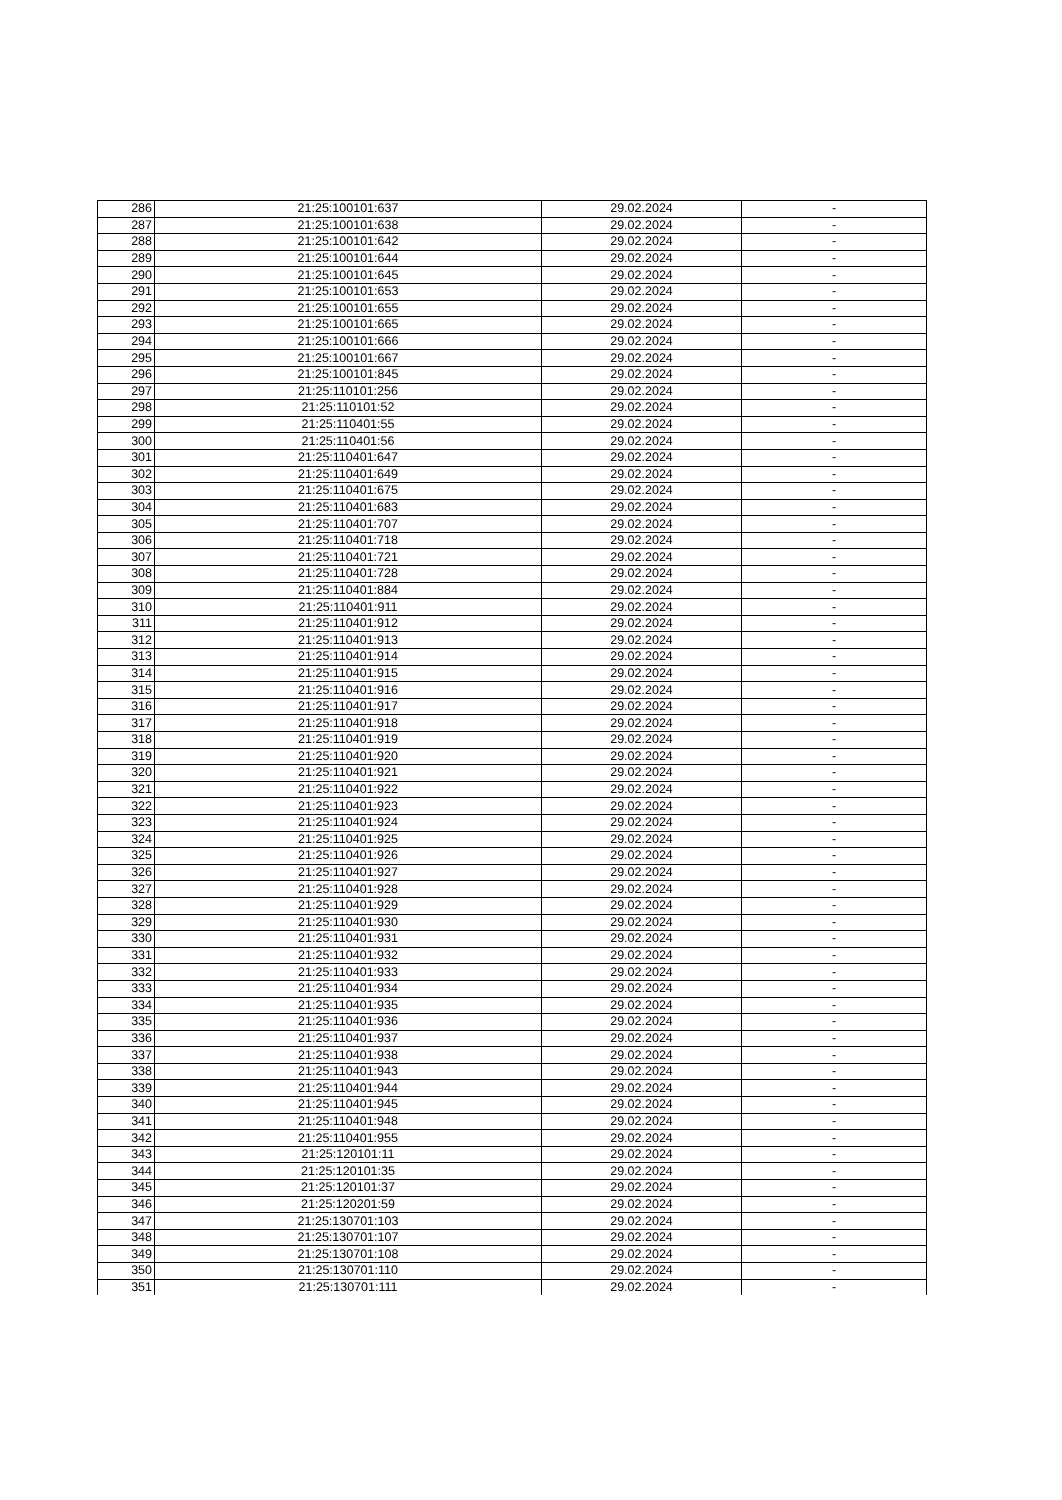| 286 | 21:25:100101:637 | 29.02.2024 | - |
| 287 | 21:25:100101:638 | 29.02.2024 | - |
| 288 | 21:25:100101:642 | 29.02.2024 | - |
| 289 | 21:25:100101:644 | 29.02.2024 | - |
| 290 | 21:25:100101:645 | 29.02.2024 | - |
| 291 | 21:25:100101:653 | 29.02.2024 | - |
| 292 | 21:25:100101:655 | 29.02.2024 | - |
| 293 | 21:25:100101:665 | 29.02.2024 | - |
| 294 | 21:25:100101:666 | 29.02.2024 | - |
| 295 | 21:25:100101:667 | 29.02.2024 | - |
| 296 | 21:25:100101:845 | 29.02.2024 | - |
| 297 | 21:25:110101:256 | 29.02.2024 | - |
| 298 | 21:25:110101:52 | 29.02.2024 | - |
| 299 | 21:25:110401:55 | 29.02.2024 | - |
| 300 | 21:25:110401:56 | 29.02.2024 | - |
| 301 | 21:25:110401:647 | 29.02.2024 | - |
| 302 | 21:25:110401:649 | 29.02.2024 | - |
| 303 | 21:25:110401:675 | 29.02.2024 | - |
| 304 | 21:25:110401:683 | 29.02.2024 | - |
| 305 | 21:25:110401:707 | 29.02.2024 | - |
| 306 | 21:25:110401:718 | 29.02.2024 | - |
| 307 | 21:25:110401:721 | 29.02.2024 | - |
| 308 | 21:25:110401:728 | 29.02.2024 | - |
| 309 | 21:25:110401:884 | 29.02.2024 | - |
| 310 | 21:25:110401:911 | 29.02.2024 | - |
| 311 | 21:25:110401:912 | 29.02.2024 | - |
| 312 | 21:25:110401:913 | 29.02.2024 | - |
| 313 | 21:25:110401:914 | 29.02.2024 | - |
| 314 | 21:25:110401:915 | 29.02.2024 | - |
| 315 | 21:25:110401:916 | 29.02.2024 | - |
| 316 | 21:25:110401:917 | 29.02.2024 | - |
| 317 | 21:25:110401:918 | 29.02.2024 | - |
| 318 | 21:25:110401:919 | 29.02.2024 | - |
| 319 | 21:25:110401:920 | 29.02.2024 | - |
| 320 | 21:25:110401:921 | 29.02.2024 | - |
| 321 | 21:25:110401:922 | 29.02.2024 | - |
| 322 | 21:25:110401:923 | 29.02.2024 | - |
| 323 | 21:25:110401:924 | 29.02.2024 | - |
| 324 | 21:25:110401:925 | 29.02.2024 | - |
| 325 | 21:25:110401:926 | 29.02.2024 | - |
| 326 | 21:25:110401:927 | 29.02.2024 | - |
| 327 | 21:25:110401:928 | 29.02.2024 | - |
| 328 | 21:25:110401:929 | 29.02.2024 | - |
| 329 | 21:25:110401:930 | 29.02.2024 | - |
| 330 | 21:25:110401:931 | 29.02.2024 | - |
| 331 | 21:25:110401:932 | 29.02.2024 | - |
| 332 | 21:25:110401:933 | 29.02.2024 | - |
| 333 | 21:25:110401:934 | 29.02.2024 | - |
| 334 | 21:25:110401:935 | 29.02.2024 | - |
| 335 | 21:25:110401:936 | 29.02.2024 | - |
| 336 | 21:25:110401:937 | 29.02.2024 | - |
| 337 | 21:25:110401:938 | 29.02.2024 | - |
| 338 | 21:25:110401:943 | 29.02.2024 | - |
| 339 | 21:25:110401:944 | 29.02.2024 | - |
| 340 | 21:25:110401:945 | 29.02.2024 | - |
| 341 | 21:25:110401:948 | 29.02.2024 | - |
| 342 | 21:25:110401:955 | 29.02.2024 | - |
| 343 | 21:25:120101:11 | 29.02.2024 | - |
| 344 | 21:25:120101:35 | 29.02.2024 | - |
| 345 | 21:25:120101:37 | 29.02.2024 | - |
| 346 | 21:25:120201:59 | 29.02.2024 | - |
| 347 | 21:25:130701:103 | 29.02.2024 | - |
| 348 | 21:25:130701:107 | 29.02.2024 | - |
| 349 | 21:25:130701:108 | 29.02.2024 | - |
| 350 | 21:25:130701:110 | 29.02.2024 | - |
| 351 | 21:25:130701:111 | 29.02.2024 | - |